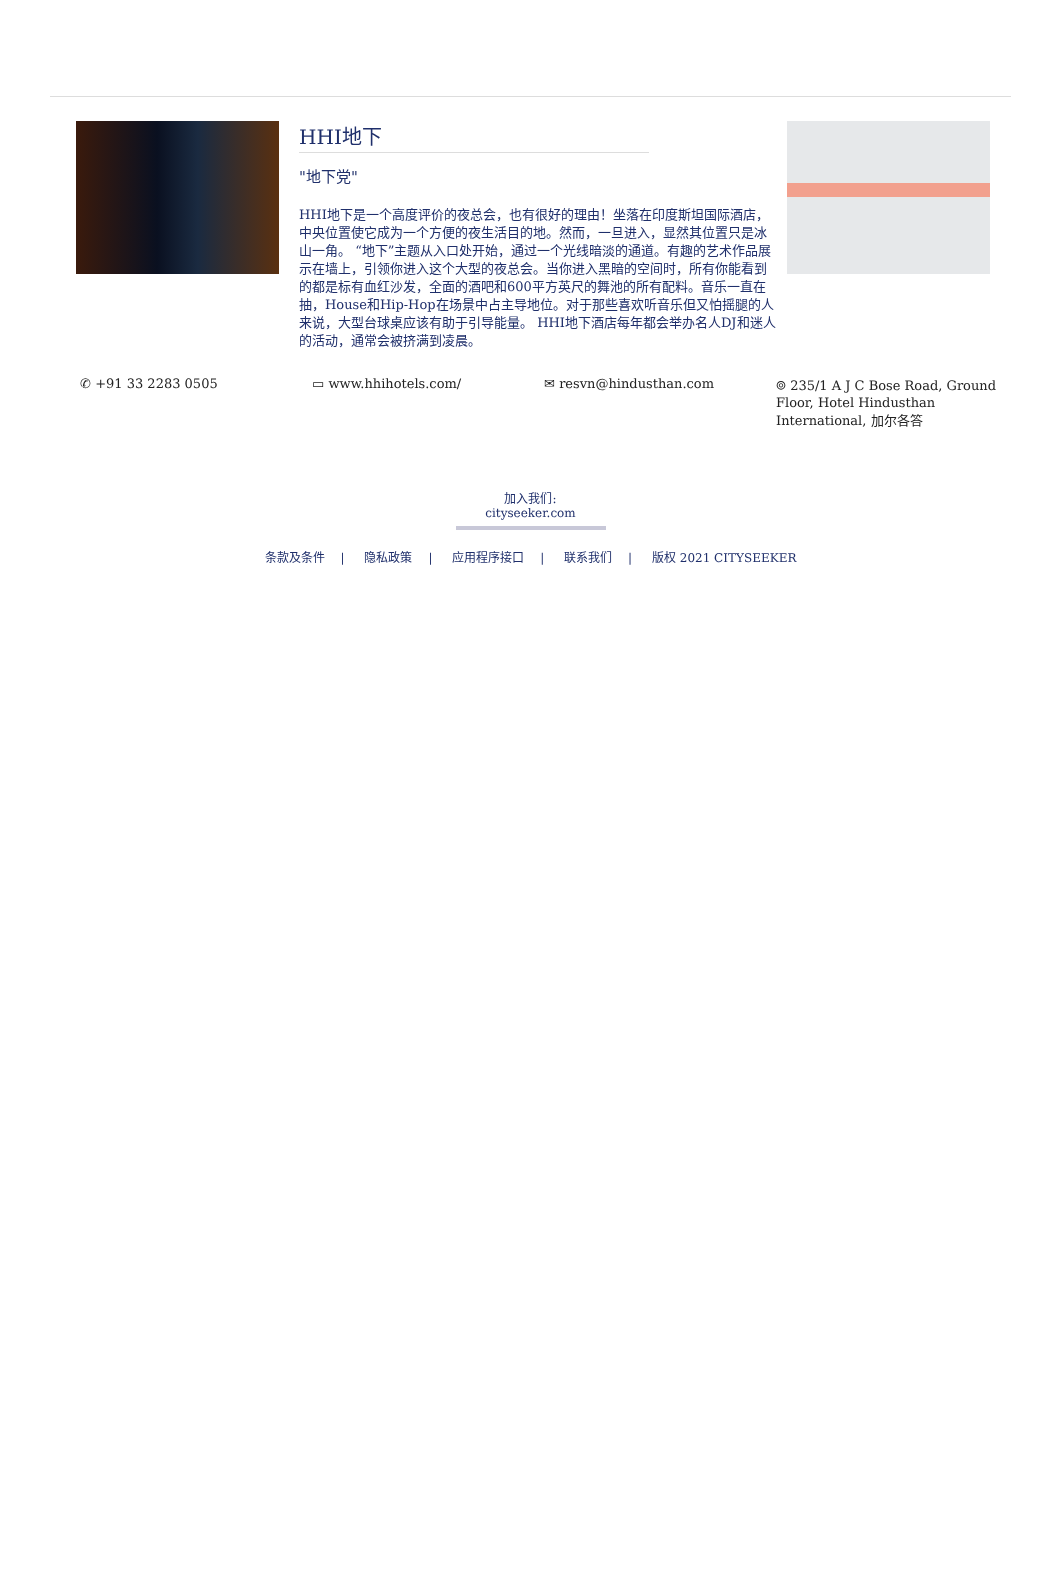HHI地下
"地下党"
HHI地下是一个高度评价的夜总会，也有很好的理由！坐落在印度斯坦国际酒店，中央位置使它成为一个方便的夜生活目的地。然而，一旦进入，显然其位置只是冰山一角。 “地下”主题从入口处开始，通过一个光线暗淡的通道。有趣的艺术作品展示在墙上，引领你进入这个大型的夜总会。当你进入黑暗的空间时，所有你能看到的都是标有血红沙发，全面的酒吧和600平方英尺的舞池的所有配料。音乐一直在抽，House和Hip-Hop在场景中占主导地位。对于那些喜欢听音乐但又怕摇腿的人来说，大型台球桌应该有助于引导能量。 HHI地下酒店每年都会举办名人DJ和迷人的活动，通常会被挤满到凌晨。
✆ +91 33 2283 0505 ▭ www.hhihotels.com/ ✉ resvn@hindusthan.com ⌾ 235/1 A J C Bose Road, Ground Floor, Hotel Hindusthan International, 加尔各答
加入我们:
cityseeker.com
条款及条件 | 隐私政策 | 应用程序接口 | 联系我们 | 版权 2021 CITYSEEKER